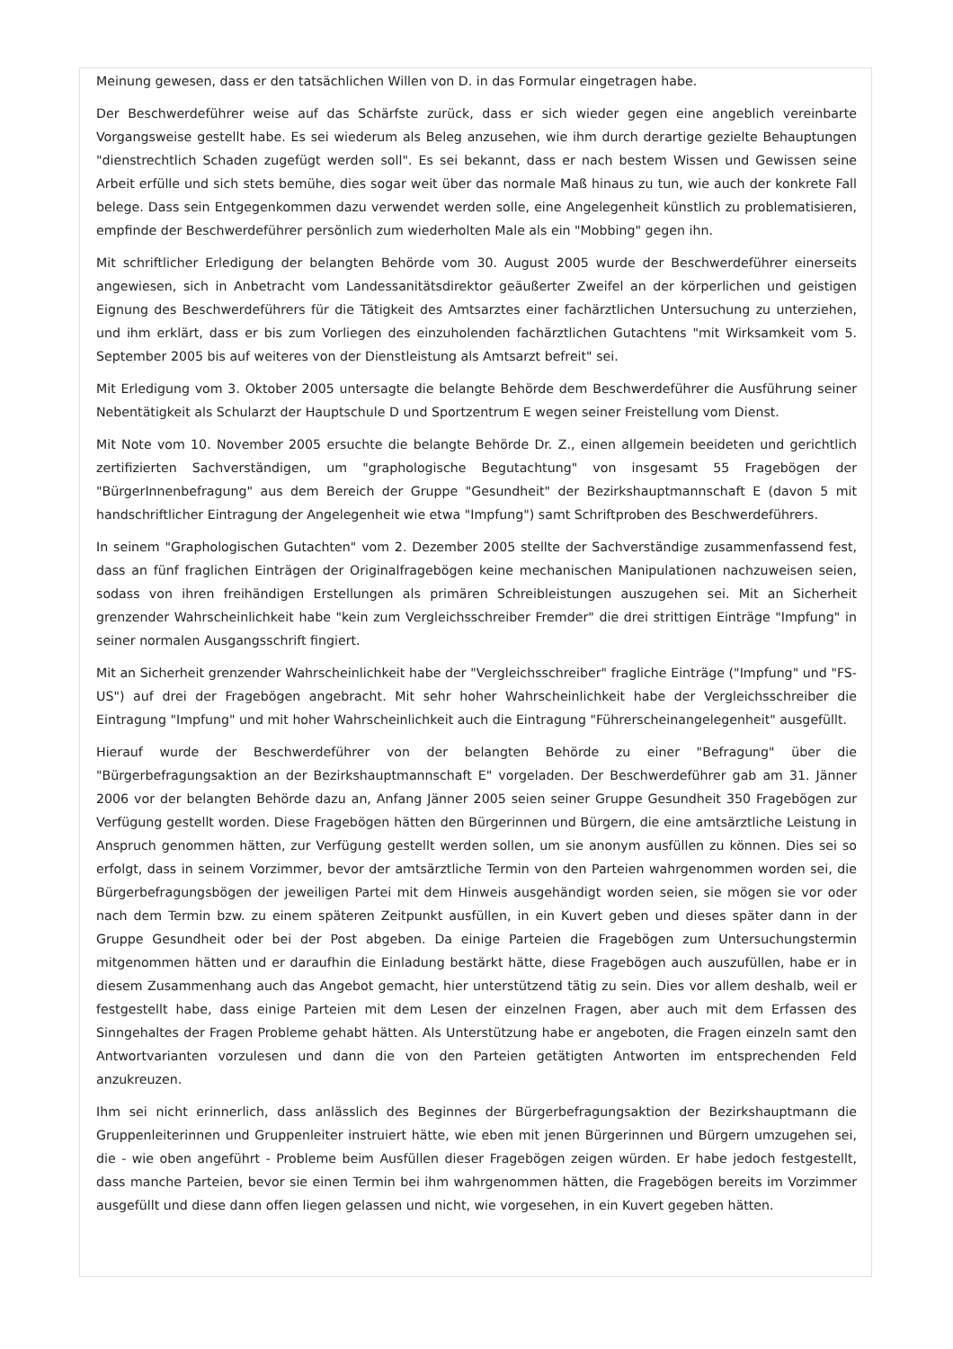Meinung gewesen, dass er den tatsächlichen Willen von D. in das Formular eingetragen habe.
Der Beschwerdeführer weise auf das Schärfste zurück, dass er sich wieder gegen eine angeblich vereinbarte Vorgangsweise gestellt habe. Es sei wiederum als Beleg anzusehen, wie ihm durch derartige gezielte Behauptungen "dienstrechtlich Schaden zugefügt werden soll". Es sei bekannt, dass er nach bestem Wissen und Gewissen seine Arbeit erfülle und sich stets bemühe, dies sogar weit über das normale Maß hinaus zu tun, wie auch der konkrete Fall belege. Dass sein Entgegenkommen dazu verwendet werden solle, eine Angelegenheit künstlich zu problematisieren, empfinde der Beschwerdeführer persönlich zum wiederholten Male als ein "Mobbing" gegen ihn.
Mit schriftlicher Erledigung der belangten Behörde vom 30. August 2005 wurde der Beschwerdeführer einerseits angewiesen, sich in Anbetracht vom Landessanitätsdirektor geäußerter Zweifel an der körperlichen und geistigen Eignung des Beschwerdeführers für die Tätigkeit des Amtsarztes einer fachärztlichen Untersuchung zu unterziehen, und ihm erklärt, dass er bis zum Vorliegen des einzuholenden fachärztlichen Gutachtens "mit Wirksamkeit vom 5. September 2005 bis auf weiteres von der Dienstleistung als Amtsarzt befreit" sei.
Mit Erledigung vom 3. Oktober 2005 untersagte die belangte Behörde dem Beschwerdeführer die Ausführung seiner Nebentätigkeit als Schularzt der Hauptschule D und Sportzentrum E wegen seiner Freistellung vom Dienst.
Mit Note vom 10. November 2005 ersuchte die belangte Behörde Dr. Z., einen allgemein beeideten und gerichtlich zertifizierten Sachverständigen, um "graphologische Begutachtung" von insgesamt 55 Fragebögen der "BürgerInnenbefragung" aus dem Bereich der Gruppe "Gesundheit" der Bezirkshauptmannschaft E (davon 5 mit handschriftlicher Eintragung der Angelegenheit wie etwa "Impfung") samt Schriftproben des Beschwerdeführers.
In seinem "Graphologischen Gutachten" vom 2. Dezember 2005 stellte der Sachverständige zusammenfassend fest, dass an fünf fraglichen Einträgen der Originalfragebögen keine mechanischen Manipulationen nachzuweisen seien, sodass von ihren freihändigen Erstellungen als primären Schreibleistungen auszugehen sei. Mit an Sicherheit grenzender Wahrscheinlichkeit habe "kein zum Vergleichsschreiber Fremder" die drei strittigen Einträge "Impfung" in seiner normalen Ausgangsschrift fingiert.
Mit an Sicherheit grenzender Wahrscheinlichkeit habe der "Vergleichsschreiber" fragliche Einträge ("Impfung" und "FS-US") auf drei der Fragebögen angebracht. Mit sehr hoher Wahrscheinlichkeit habe der Vergleichsschreiber die Eintragung "Impfung" und mit hoher Wahrscheinlichkeit auch die Eintragung "Führerscheinangelegenheit" ausgefüllt.
Hierauf wurde der Beschwerdeführer von der belangten Behörde zu einer "Befragung" über die "Bürgerbefragungsaktion an der Bezirkshauptmannschaft E" vorgeladen. Der Beschwerdeführer gab am 31. Jänner 2006 vor der belangten Behörde dazu an, Anfang Jänner 2005 seien seiner Gruppe Gesundheit 350 Fragebögen zur Verfügung gestellt worden. Diese Fragebögen hätten den Bürgerinnen und Bürgern, die eine amtsärztliche Leistung in Anspruch genommen hätten, zur Verfügung gestellt werden sollen, um sie anonym ausfüllen zu können. Dies sei so erfolgt, dass in seinem Vorzimmer, bevor der amtsärztliche Termin von den Parteien wahrgenommen worden sei, die Bürgerbefragungsbögen der jeweiligen Partei mit dem Hinweis ausgehändigt worden seien, sie mögen sie vor oder nach dem Termin bzw. zu einem späteren Zeitpunkt ausfüllen, in ein Kuvert geben und dieses später dann in der Gruppe Gesundheit oder bei der Post abgeben. Da einige Parteien die Fragebögen zum Untersuchungstermin mitgenommen hätten und er daraufhin die Einladung bestärkt hätte, diese Fragebögen auch auszufüllen, habe er in diesem Zusammenhang auch das Angebot gemacht, hier unterstützend tätig zu sein. Dies vor allem deshalb, weil er festgestellt habe, dass einige Parteien mit dem Lesen der einzelnen Fragen, aber auch mit dem Erfassen des Sinngehaltes der Fragen Probleme gehabt hätten. Als Unterstützung habe er angeboten, die Fragen einzeln samt den Antwortvarianten vorzulesen und dann die von den Parteien getätigten Antworten im entsprechenden Feld anzukreuzen.
Ihm sei nicht erinnerlich, dass anlässlich des Beginnes der Bürgerbefragungsaktion der Bezirkshauptmann die Gruppenleiterinnen und Gruppenleiter instruiert hätte, wie eben mit jenen Bürgerinnen und Bürgern umzugehen sei, die - wie oben angeführt - Probleme beim Ausfüllen dieser Fragebögen zeigen würden. Er habe jedoch festgestellt, dass manche Parteien, bevor sie einen Termin bei ihm wahrgenommen hätten, die Fragebögen bereits im Vorzimmer ausgefüllt und diese dann offen liegen gelassen und nicht, wie vorgesehen, in ein Kuvert gegeben hätten.